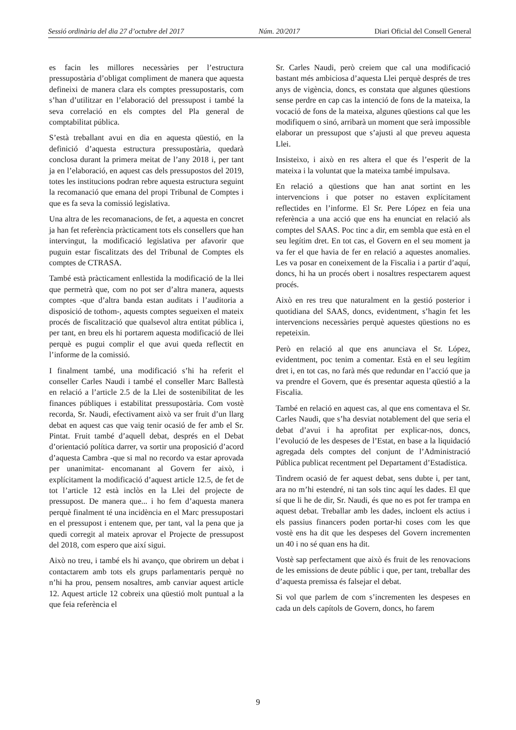Sessió ordinària del dia 27 d’octubre del 2017 Núm. 20/2017 Diari Oficial del Consell General
es facin les millores necessàries per l’estructura pressupostària d’obligat compliment de manera que aquesta defineixi de manera clara els comptes pressupostaris, com s’han d’utilitzar en l’elaboració del pressupost i també la seva correlació en els comptes del Pla general de comptabilitat pública.
S’està treballant avui en dia en aquesta qüestió, en la definició d’aquesta estructura pressupostària, quedarà conclosa durant la primera meitat de l’any 2018 i, per tant ja en l’elaboració, en aquest cas dels pressupostos del 2019, totes les institucions podran rebre aquesta estructura seguint la recomanació que emana del propi Tribunal de Comptes i que es fa seva la comissió legislativa.
Una altra de les recomanacions, de fet, a aquesta en concret ja han fet referència pràcticament tots els consellers que han intervingut, la modificació legislativa per afavorir que puguin estar fiscalitzats des del Tribunal de Comptes els comptes de CTRASA.
També està pràcticament enllestida la modificació de la llei que permetrà que, com no pot ser d’altra manera, aquests comptes -que d’altra banda estan auditats i l’auditoria a disposició de tothom-, aquests comptes segueixen el mateix procés de fiscalització que qualsevol altra entitat pública i, per tant, en breu els hi portarem aquesta modificació de llei perquè es pugui complir el que avui queda reflectit en l’informe de la comissió.
I finalment també, una modificació s’hi ha referit el conseller Carles Naudi i també el conseller Marc Ballestà en relació a l’article 2.5 de la Llei de sostenibilitat de les finances públiques i estabilitat pressupostària. Com vostè recorda, Sr. Naudi, efectivament això va ser fruit d’un llarg debat en aquest cas que vaig tenir ocasió de fer amb el Sr. Pintat. Fruit també d’aquell debat, després en el Debat d’orientació política darrer, va sortir una proposició d’acord d’aquesta Cambra -que si mal no recordo va estar aprovada per unanimitat- encomanant al Govern fer això, i explícitament la modificació d’aquest article 12.5, de fet de tot l’article 12 està inclòs en la Llei del projecte de pressupost. De manera que... i ho fem d’aquesta manera perquè finalment té una incidència en el Marc pressupostari en el pressupost i entenem que, per tant, val la pena que ja quedi corregit al mateix aprovar el Projecte de pressupost del 2018, com espero que així sigui.
Això no treu, i també els hi avanço, que obrirem un debat i contactarem amb tots els grups parlamentaris perquè no n’hi ha prou, pensem nosaltres, amb canviar aquest article 12. Aquest article 12 cobreix una qüestió molt puntual a la que feia referència el
Sr. Carles Naudi, però creiem que cal una modificació bastant més ambiciosa d’aquesta Llei perquè després de tres anys de vigència, doncs, es constata que algunes qüestions sense perdre en cap cas la intenció de fons de la mateixa, la vocació de fons de la mateixa, algunes qüestions cal que les modifiquem o sinó, arribarà un moment que serà impossible elaborar un pressupost que s’ajusti al que preveu aquesta Llei.
Insisteixo, i això en res altera el que és l’esperit de la mateixa i la voluntat que la mateixa també impulsava.
En relació a qüestions que han anat sortint en les intervencions i que potser no estaven explícitament reflectides en l’informe. El Sr. Pere López en feia una referència a una acció que ens ha enunciat en relació als comptes del SAAS. Poc tinc a dir, em sembla que està en el seu legítim dret. En tot cas, el Govern en el seu moment ja va fer el que havia de fer en relació a aquestes anomalies. Les va posar en coneixement de la Fiscalia i a partir d’aquí, doncs, hi ha un procés obert i nosaltres respectarem aquest procés.
Això en res treu que naturalment en la gestió posterior i quotidiana del SAAS, doncs, evidentment, s’hagin fet les intervencions necessàries perquè aquestes qüestions no es repeteixin.
Però en relació al que ens anunciava el Sr. López, evidentment, poc tenim a comentar. Està en el seu legítim dret i, en tot cas, no farà més que redundar en l’acció que ja va prendre el Govern, que és presentar aquesta qüestió a la Fiscalia.
També en relació en aquest cas, al que ens comentava el Sr. Carles Naudi, que s’ha desviat notablement del que seria el debat d’avui i ha aprofitat per explicar-nos, doncs, l’evolució de les despeses de l’Estat, en base a la liquidació agregada dels comptes del conjunt de l’Administració Pública publicat recentment pel Departament d’Estadística.
Tindrem ocasió de fer aquest debat, sens dubte i, per tant, ara no m’hi estendré, ni tan sols tinc aquí les dades. El que sí que li he de dir, Sr. Naudi, és que no es pot fer trampa en aquest debat. Treballar amb les dades, incloent els actius i els passius financers poden portar-hi coses com les que vostè ens ha dit que les despeses del Govern incrementen un 40 i no sé quan ens ha dit.
Vostè sap perfectament que això és fruit de les renovacions de les emissions de deute públic i que, per tant, treballar des d’aquesta premissa és falsejar el debat.
Si vol que parlem de com s’incrementen les despeses en cada un dels capítols de Govern, doncs, ho farem
9